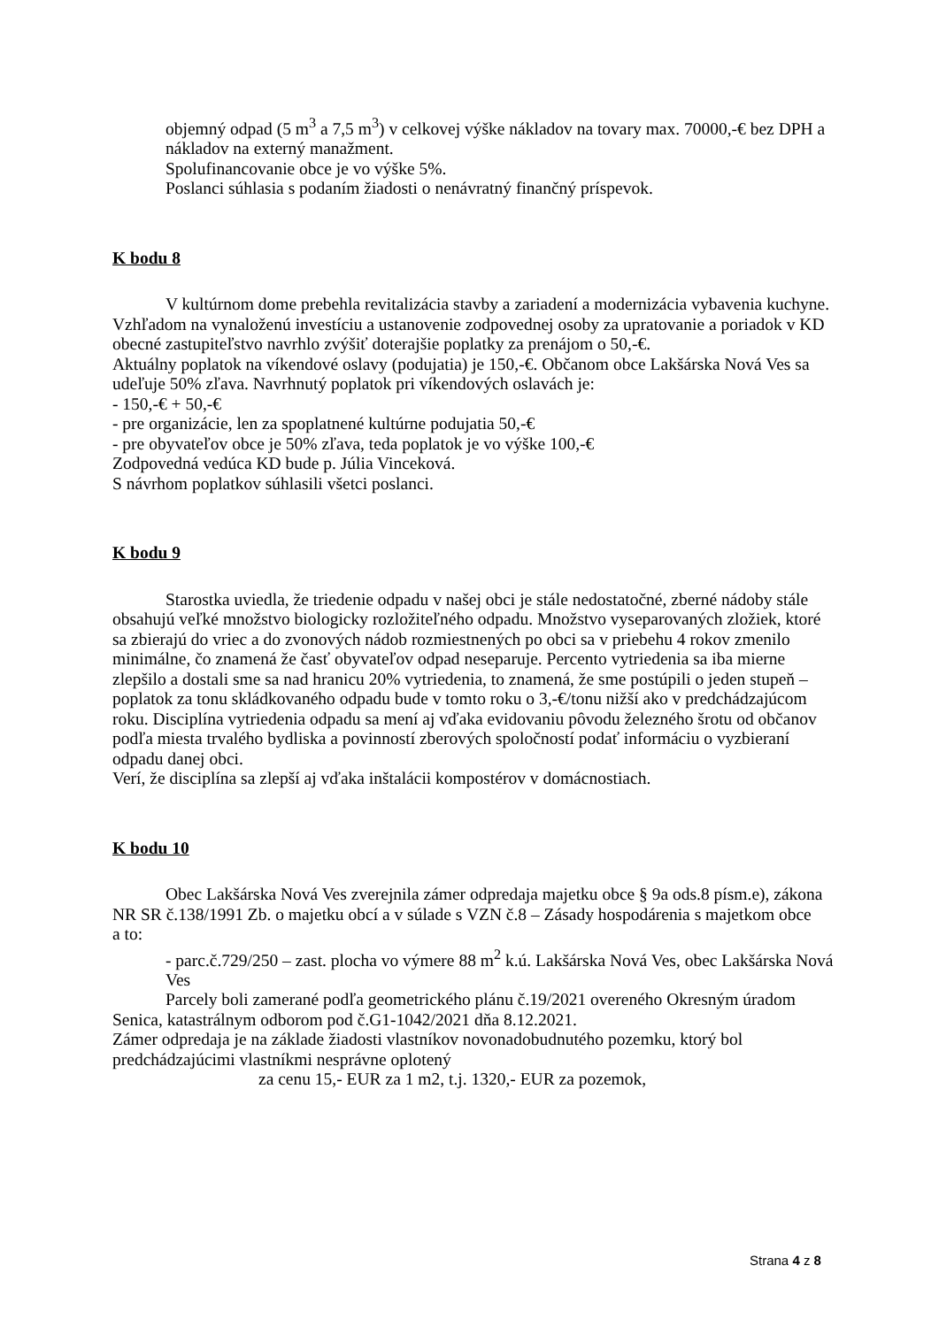objemný odpad (5 m<sup>3</sup> a 7,5 m<sup>3</sup>) v celkovej výške nákladov na tovary max. 70000,-€ bez DPH a nákladov na externý manažment.
Spolufinancovanie obce je vo výške 5%.
Poslanci súhlasia s podaním žiadosti o nenávratný finančný príspevok.
K bodu 8
V kultúrnom dome prebehla revitalizácia stavby a zariadení a modernizácia vybavenia kuchyne. Vzhľadom na vynaloženú investíciu a ustanovenie zodpovednej osoby za upratovanie a poriadok v KD obecné zastupiteľstvo navrhlo zvýšiť doterajšie poplatky za prenájom o 50,-€.
Aktuálny poplatok na víkendové oslavy (podujatia) je 150,-€. Občanom obce Lakšárska Nová Ves sa udeľuje 50% zľava. Navrhnutý poplatok pri víkendových oslavách je:
- 150,-€ + 50,-€
- pre organizácie, len za spoplatnené kultúrne podujatia 50,-€
- pre obyvateľov obce je 50% zľava, teda poplatok je vo výške 100,-€
Zodpovedná vedúca KD bude p. Júlia Vinceková.
S návrhom poplatkov súhlasili všetci poslanci.
K bodu 9
Starostka uviedla, že triedenie odpadu v našej obci je stále nedostatočné, zberné nádoby stále obsahujú veľké množstvo biologicky rozložiteľného odpadu. Množstvo vyseparovaných zložiek, ktoré sa zbierajú do vriec a do zvonových nádob rozmiestnených po obci sa v priebehu 4 rokov zmenilo minimálne, čo znamená že časť obyvateľov odpad neseparuje. Percento vytriedenia sa iba mierne zlepšilo a dostali sme sa nad hranicu 20% vytriedenia, to znamená, že sme postúpili o jeden stupeň – poplatok za tonu skládkovaného odpadu bude v tomto roku o 3,-€/tonu nižší ako v predchádzajúcom roku. Disciplína vytriedenia odpadu sa mení aj vďaka evidovaniu pôvodu železného šrotu od občanov podľa miesta trvalého bydliska a povinností zberových spoločností podať informáciu o vyzbieraní odpadu danej obci.
Verí, že disciplína sa zlepší aj vďaka inštalácii kompostérov v domácnostiach.
K bodu 10
Obec Lakšárska Nová Ves zverejnila zámer odpredaja majetku obce § 9a ods.8 písm.e), zákona NR SR č.138/1991 Zb. o majetku obcí a v súlade s VZN č.8 – Zásady hospodárenia s majetkom obce
a to:
- parc.č.729/250 – zast. plocha vo výmere 88 m<sup>2</sup> k.ú. Lakšárska Nová Ves, obec Lakšárska Nová Ves
Parcely boli zamerané podľa geometrického plánu č.19/2021 overeného Okresným úradom Senica, katastrálnym odborom pod č.G1-1042/2021 dňa 8.12.2021.
Zámer odpredaja je na základe žiadosti vlastníkov novonadobudnutého pozemku, ktorý bol predchádzajúcimi vlastníkmi nesprávne oplotený
za cenu 15,- EUR za 1 m2, t.j. 1320,- EUR za pozemok,
Strana 4 z 8